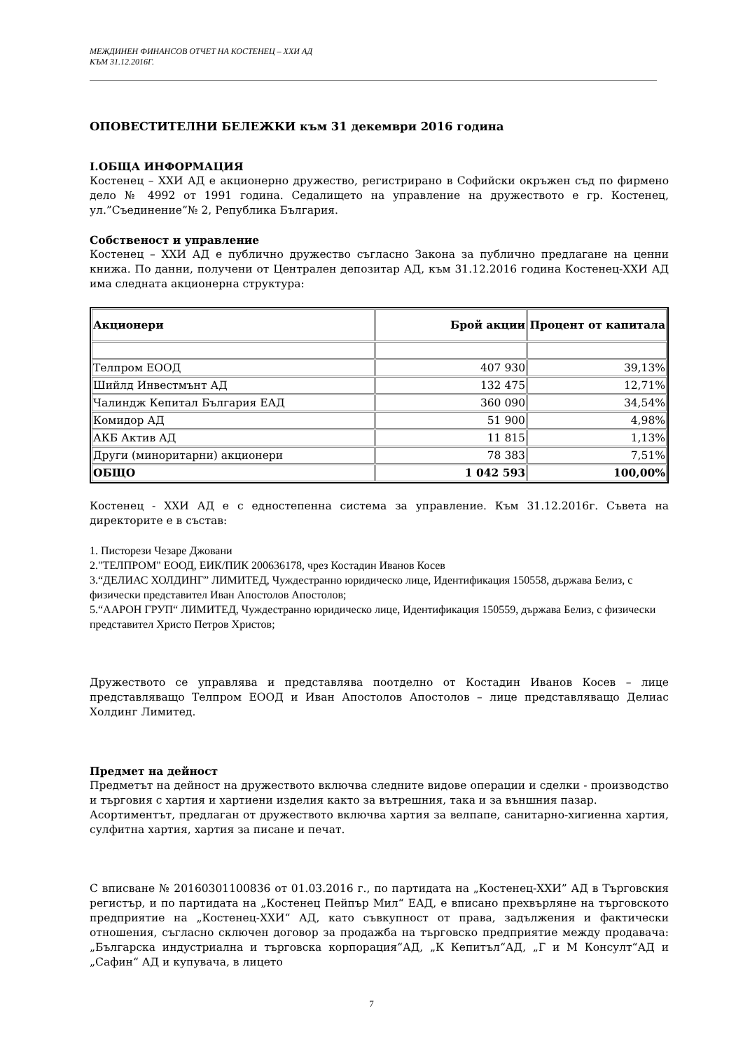МЕЖДИНЕН ФИНАНСОВ ОТЧЕТ НА КОСТЕНЕЦ – ХХИ АД
КЪМ 31.12.2016Г.
ОПОВЕСТИТЕЛНИ БЕЛЕЖКИ към 31 декември 2016 година
I.ОБЩА ИНФОРМАЦИЯ
Костенец – ХХИ АД е акционерно дружество, регистрирано в Софийски окръжен съд по фирмено дело № 4992 от 1991 година. Седалището на управление на дружеството е гр. Костенец, ул.”Съединение”№ 2, Република България.
Собственост и управление
Костенец – ХХИ АД е публично дружество съгласно Закона за публично предлагане на ценни книжа. По данни, получени от Централен депозитар АД, към 31.12.2016 година Костенец-ХХИ АД има следната акционерна структура:
| Акционери | Брой акции | Процент от капитала |
| --- | --- | --- |
| Телпром ЕООД | 407 930 | 39,13% |
| Шийлд Инвестмънт АД | 132 475 | 12,71% |
| Чалиндж Кепитал България ЕАД | 360 090 | 34,54% |
| Комидор АД | 51 900 | 4,98% |
| АКБ Актив АД | 11 815 | 1,13% |
| Други (миноритарни) акционери | 78 383 | 7,51% |
| ОБЩО | 1 042 593 | 100,00% |
Костенец - ХХИ АД е с едностепенна система за управление. Към 31.12.2016г. Съвета на директорите е в състав:
1. Писторези Чезаре Джовани
2."ТЕЛПРОМ" ЕООД, ЕИК/ПИК 200636178, чрез Костадин Иванов Косев
3.“ДЕЛИАС ХОЛДИНГ” ЛИМИТЕД, Чуждестранно юридическо лице, Идентификация 150558, държава Белиз, с физически представител Иван Апостолов Апостолов;
5.“ААРОН ГРУП“ ЛИМИТЕД, Чуждестранно юридическо лице, Идентификация 150559, държава Белиз, с физически представител Христо Петров Христов;
Дружеството се управлява и представлява поотделно от Костадин Иванов Косев – лице представляващо Телпром ЕООД и Иван Апостолов Апостолов – лице представляващо Делиас Холдинг Лимитед.
Предмет на дейност
Предметът на дейност на дружеството включва следните видове операции и сделки - производство и търговия с хартия и хартиени изделия както за вътрешния, така и за външния пазар.
Асортиментът, предлаган от дружеството включва хартия за велпапе, санитарно-хигиенна хартия, сулфитна хартия, хартия за писане и печат.
С вписване № 20160301100836 от 01.03.2016 г., по партидата на „Костенец-ХХИ” АД в Търговския регистър, и по партидата на „Костенец Пейпър Мил“ ЕАД, е вписано прехвърляне на търговското предприятие на „Костенец-ХХИ“ АД, като съвкупност от права, задължения и фактически отношения, съгласно сключен договор за продажба на търговско предприятие между продавача: „Българска индустриална и търговска корпорация“АД, „К Кепитъл“АД, „Г и М Консулт“АД и „Сафин“ АД и купувача, в лицето
7